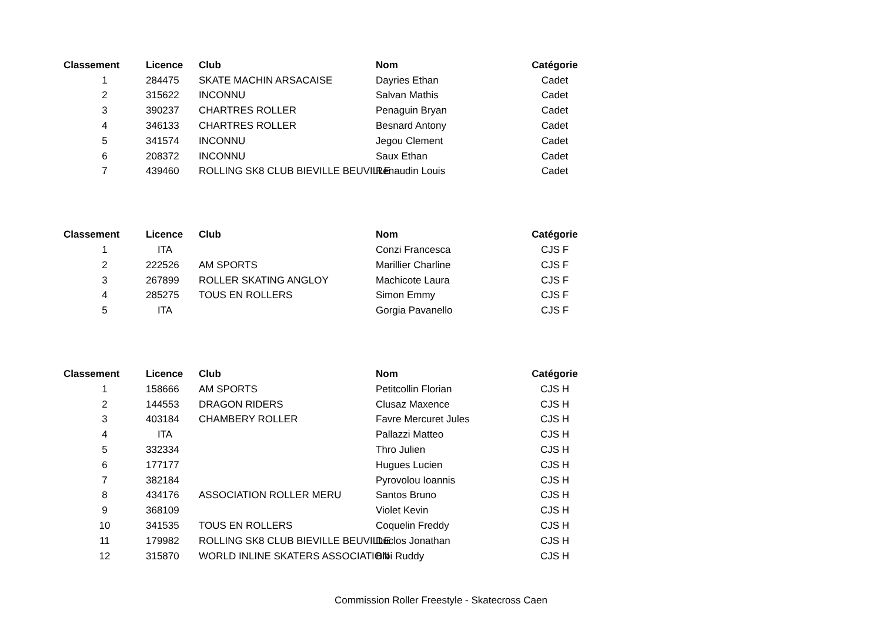| Classement | Licence | Club | Nom | Catégorie |
| --- | --- | --- | --- | --- |
| 1 | 284475 | SKATE MACHIN ARSACAISE | Dayries Ethan | Cadet |
| 2 | 315622 | INCONNU | Salvan Mathis | Cadet |
| 3 | 390237 | CHARTRES ROLLER | Penaguin Bryan | Cadet |
| 4 | 346133 | CHARTRES ROLLER | Besnard Antony | Cadet |
| 5 | 341574 | INCONNU | Jegou Clement | Cadet |
| 6 | 208372 | INCONNU | Saux Ethan | Cadet |
| 7 | 439460 | ROLLING SK8 CLUB BIEVILLE BEUVILLE | Renaudin Louis | Cadet |
| Classement | Licence | Club | Nom | Catégorie |
| --- | --- | --- | --- | --- |
| 1 | ITA | | Conzi Francesca | CJS F |
| 2 | 222526 | AM SPORTS | Marillier Charline | CJS F |
| 3 | 267899 | ROLLER SKATING ANGLOY | Machicote Laura | CJS F |
| 4 | 285275 | TOUS EN ROLLERS | Simon Emmy | CJS F |
| 5 | ITA | | Gorgia Pavanello | CJS F |
| Classement | Licence | Club | Nom | Catégorie |
| --- | --- | --- | --- | --- |
| 1 | 158666 | AM SPORTS | Petitcollin Florian | CJS H |
| 2 | 144553 | DRAGON RIDERS | Clusaz Maxence | CJS H |
| 3 | 403184 | CHAMBERY ROLLER | Favre Mercuret Jules | CJS H |
| 4 | ITA | | Pallazzi Matteo | CJS H |
| 5 | 332334 | | Thro Julien | CJS H |
| 6 | 177177 | | Hugues Lucien | CJS H |
| 7 | 382184 | | Pyrovolou Ioannis | CJS H |
| 8 | 434176 | ASSOCIATION ROLLER MERU | Santos Bruno | CJS H |
| 9 | 368109 | | Violet Kevin | CJS H |
| 10 | 341535 | TOUS EN ROLLERS | Coquelin Freddy | CJS H |
| 11 | 179982 | ROLLING SK8 CLUB BIEVILLE BEUVILLE | Duclos Jonathan | CJS H |
| 12 | 315870 | WORLD INLINE SKATERS ASSOCIATION | Bibi Ruddy | CJS H |
Commission Roller Freestyle - Skatecross Caen